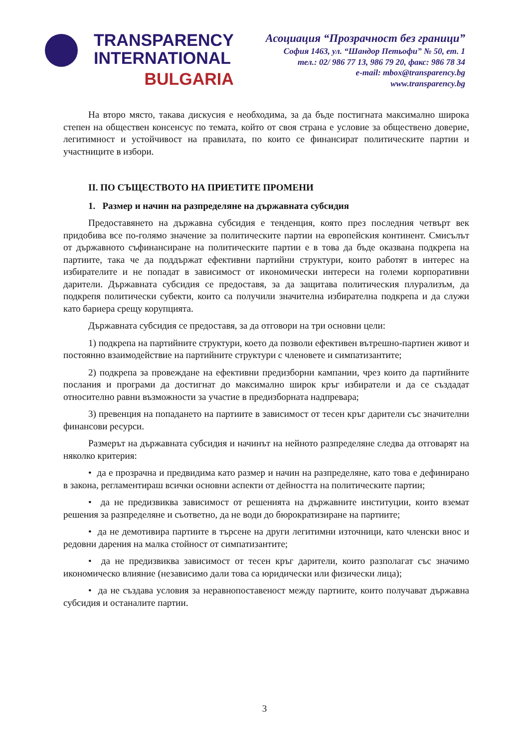TRANSPARENCY
INTERNATIONAL
BULGARIA
Асоциация “Прозрачност без граници”
София 1463, ул. “Шандор Петьофи” № 50, ет. 1
тел.: 02/ 986 77 13, 986 79 20, факс: 986 78 34
e-mail: mbox@transparency.bg
www.transparency.bg
На второ място, такава дискусия е необходима, за да бъде постигната максимално широка степен на обществен консенсус по темата, който от своя страна е условие за обществено доверие, легитимност и устойчивост на правилата, по които се финансират политическите партии и участниците в избори.
II. ПО СЪЩЕСТВОТО НА ПРИЕТИТЕ ПРОМЕНИ
1. Размер и начин на разпределяне на държавната субсидия
Предоставянето на държавна субсидия е тенденция, която през последния четвърт век придобива все по-голямо значение за политическите партии на европейския континент. Смисълът от държавното съфинансиране на политическите партии е в това да бъде оказвана подкрепа на партиите, така че да поддържат ефективни партийни структури, които работят в интерес на избирателите и не попадат в зависимост от икономически интереси на големи корпоративни дарители. Държавната субсидия се предоставя, за да защитава политическия плурализъм, да подкрепя политически субекти, които са получили значителна избирателна подкрепа и да служи като бариера срещу корупцията.
Държавната субсидия се предоставя, за да отговори на три основни цели:
1) подкрепа на партийните структури, което да позволи ефективен вътрешно-партиен живот и постоянно взаимодействие на партийните структури с членовете и симпатизантите;
2) подкрепа за провеждане на ефективни предизборни кампании, чрез които да партийните послания и програми да достигнат до максимално широк кръг избиратели и да се създадат относително равни възможности за участие в предизборната надпревара;
3) превенция на попадането на партиите в зависимост от тесен кръг дарители със значителни финансови ресурси.
Размерът на държавната субсидия и начинът на нейното разпределяне следва да отговарят на няколко критерия:
• да е прозрачна и предвидима като размер и начин на разпределяне, като това е дефинирано в закона, регламентираш всички основни аспекти от дейността на политическите партии;
• да не предизвиква зависимост от решенията на държавните институции, които вземат решения за разпределяне и съответно, да не води до бюрократизиране на партиите;
• да не демотивира партиите в търсене на други легитимни източници, като членски внос и редовни дарения на малка стойност от симпатизантите;
• да не предизвиква зависимост от тесен кръг дарители, които разполагат със значимо икономическо влияние (независимо дали това са юридически или физически лица);
• да не създава условия за неравнопоставеност между партиите, които получават държавна субсидия и останалите партии.
3